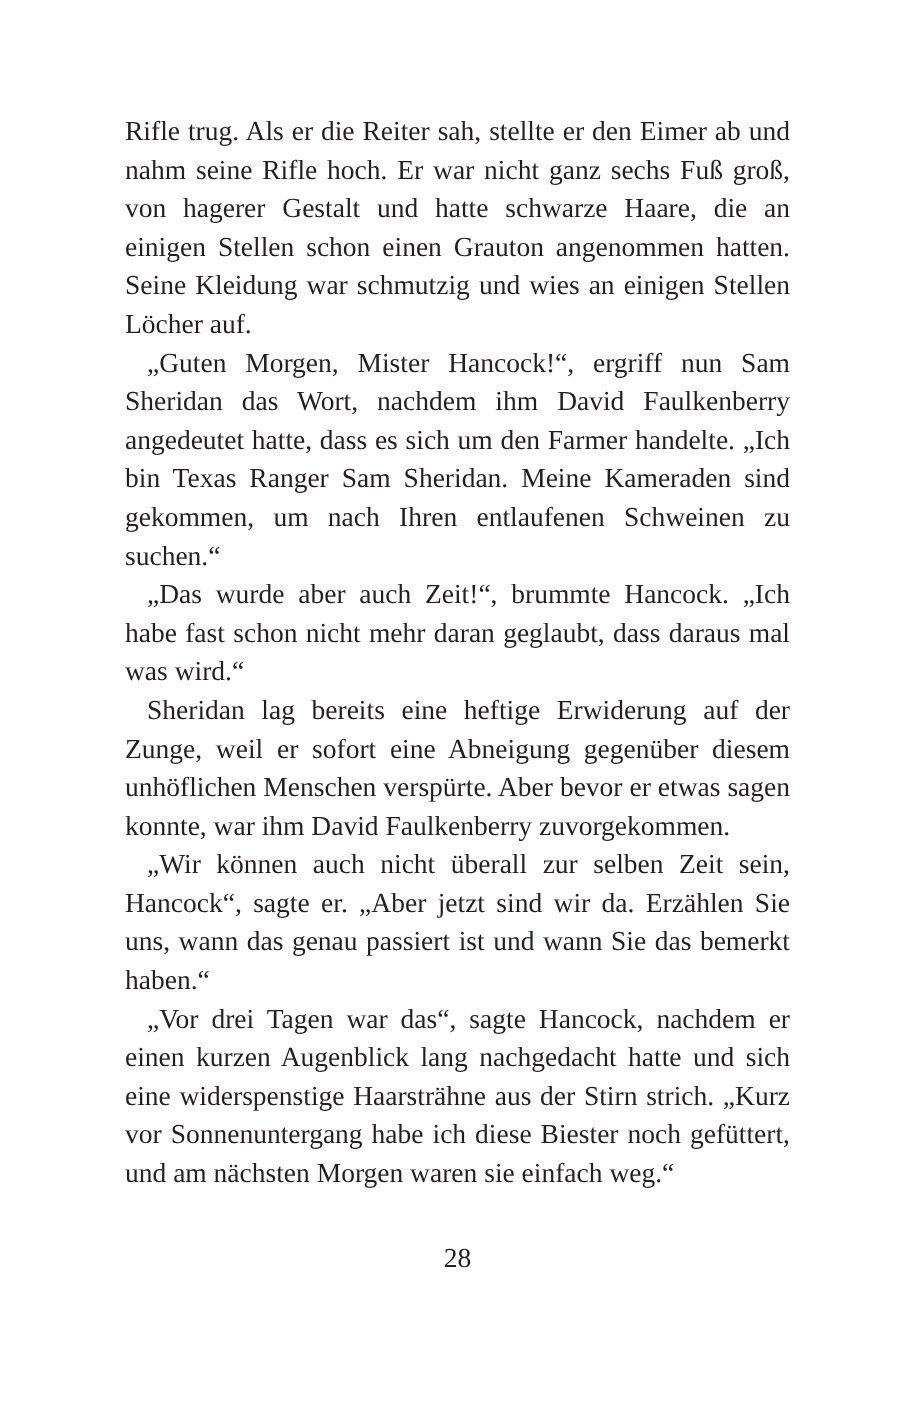Rifle trug. Als er die Reiter sah, stellte er den Eimer ab und nahm seine Rifle hoch. Er war nicht ganz sechs Fuß groß, von hagerer Gestalt und hatte schwarze Haare, die an einigen Stellen schon einen Grauton angenommen hatten. Seine Kleidung war schmutzig und wies an einigen Stellen Löcher auf.
„Guten Morgen, Mister Hancock!“, ergriff nun Sam Sheridan das Wort, nachdem ihm David Faulkenberry angedeutet hatte, dass es sich um den Farmer handelte. „Ich bin Texas Ranger Sam Sheridan. Meine Kameraden sind gekommen, um nach Ihren entlaufenen Schweinen zu suchen.“
„Das wurde aber auch Zeit!“, brummte Hancock. „Ich habe fast schon nicht mehr daran geglaubt, dass daraus mal was wird.“
Sheridan lag bereits eine heftige Erwiderung auf der Zunge, weil er sofort eine Abneigung gegenüber diesem unhöflichen Menschen verspürte. Aber bevor er etwas sagen konnte, war ihm David Faulkenberry zuvorgekommen.
„Wir können auch nicht überall zur selben Zeit sein, Hancock“, sagte er. „Aber jetzt sind wir da. Erzählen Sie uns, wann das genau passiert ist und wann Sie das bemerkt haben.“
„Vor drei Tagen war das“, sagte Hancock, nachdem er einen kurzen Augenblick lang nachgedacht hatte und sich eine widerspenstige Haarsträhne aus der Stirn strich. „Kurz vor Sonnenuntergang habe ich diese Biester noch gefüttert, und am nächsten Morgen waren sie einfach weg.“
28